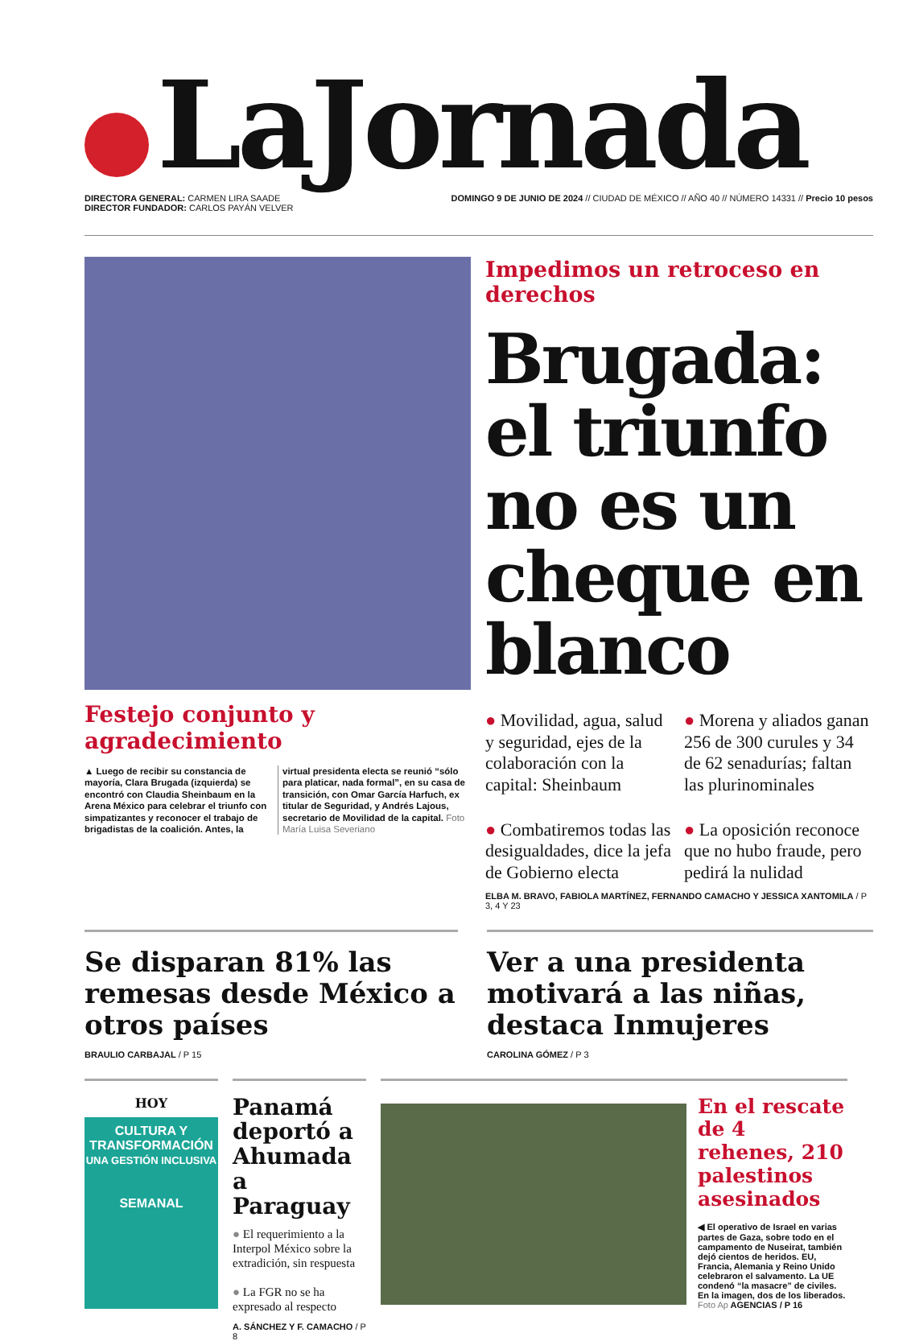LaJornada
DIRECTORA GENERAL: CARMEN LIRA SAADE
DIRECTOR FUNDADOR: CARLOS PAYÁN VELVER
DOMINGO 9 DE JUNIO DE 2024 // CIUDAD DE MÉXICO // AÑO 40 // NÚMERO 14331 // Precio 10 pesos
Festejo conjunto y agradecimiento
▲ Luego de recibir su constancia de mayoría, Clara Brugada (izquierda) se encontró con Claudia Sheinbaum en la Arena México para celebrar el triunfo con simpatizantes y reconocer el trabajo de brigadistas de la coalición. Antes, la virtual presidenta electa se reunió “sólo para platicar, nada formal”, en su casa de transición, con Omar García Harfuch, ex titular de Seguridad, y Andrés Lajous, secretario de Movilidad de la capital. Foto María Luisa Severiano
Impedimos un retroceso en derechos
Brugada: el triunfo no es un cheque en blanco
● Movilidad, agua, salud y seguridad, ejes de la colaboración con la capital: Sheinbaum
● Morena y aliados ganan 256 de 300 curules y 34 de 62 senadurías; faltan las plurinominales
● Combatiremos todas las desigualdades, dice la jefa de Gobierno electa
● La oposición reconoce que no hubo fraude, pero pedirá la nulidad
ELBA M. BRAVO, FABIOLA MARTÍNEZ, FERNANDO CAMACHO Y JESSICA XANTOMILA / P 3, 4 Y 23
Se disparan 81% las remesas desde México a otros países
BRAULIO CARBAJAL / P 15
Ver a una presidenta motivará a las niñas, destaca Inmujeres
CAROLINA GÓMEZ / P 3
HOY
CULTURA Y TRANSFORMACIÓN
UNA GESTIÓN INCLUSIVA
SEMANAL
Panamá deportó a Ahumada a Paraguay
● El requerimiento a la Interpol México sobre la extradición, sin respuesta
● La FGR no se ha expresado al respecto
A. SÁNCHEZ Y F. CAMACHO / P 8
En el rescate de 4 rehenes, 210 palestinos asesinados
◀ El operativo de Israel en varias partes de Gaza, sobre todo en el campamento de Nuseirat, también dejó cientos de heridos. EU, Francia, Alemania y Reino Unido celebraron el salvamento. La UE condenó “la masacre” de civiles. En la imagen, dos de los liberados. Foto Ap AGENCIAS / P 16